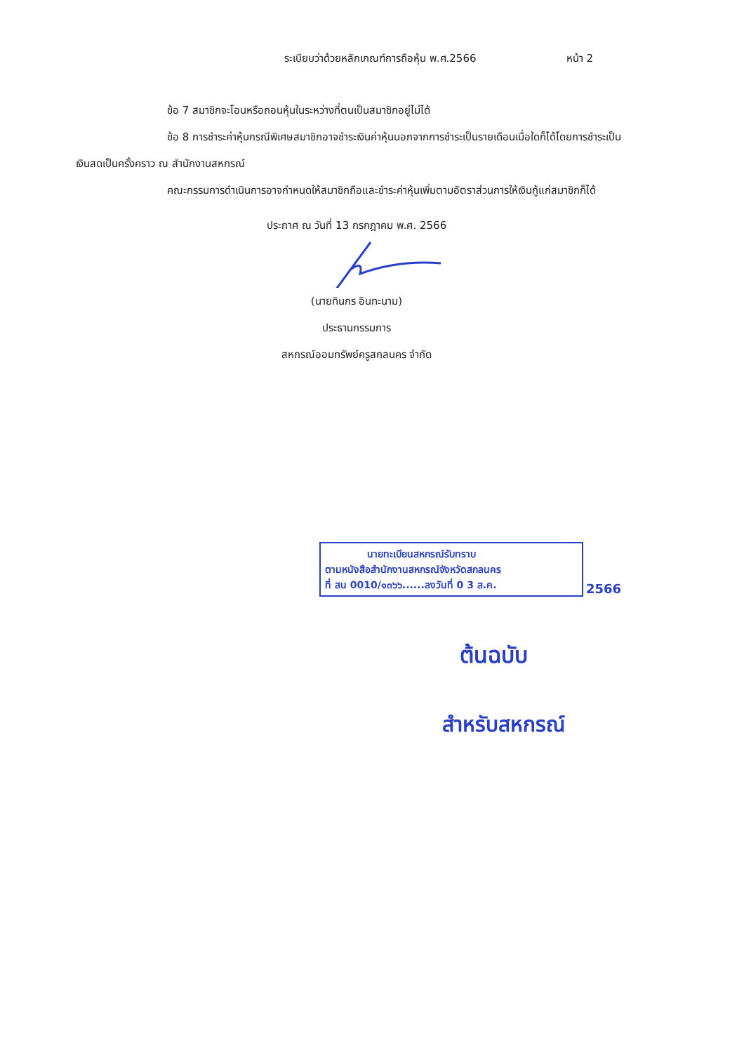ระเบียบว่าด้วยหลักเกณฑ์การถือหุ้น พ.ศ.2566 หน้า 2
ข้อ 7 สมาชิกจะโอนหรือถอนหุ้นในระหว่างที่ตนเป็นสมาชิกอยู่ไม่ได้
ข้อ 8 การชำระค่าหุ้นกรณีพิเศษสมาชิกอาจชำระเงินค่าหุ้นนอกจากการชำระเป็นรายเดือนเมื่อใดก็ได้โดยการชำระเป็นเงินสดเป็นครั้งคราว ณ สำนักงานสหกรณ์
คณะกรรมการดำเนินการอาจกำหนดให้สมาชิกถือและชำระค่าหุ้นเพิ่มตามอัตราส่วนการให้เงินกู้แก่สมาชิกก็ได้
ประกาศ ณ วันที่ 13 กรกฎาคม พ.ศ. 2566
(นายทินกร อินทะนาม)
ประธานกรรมการ
สหกรณ์ออมทรัพย์ครูสกลนคร จำกัด
นายทะเบียนสหกรณ์รับทราบ
ตามหนังสือสำนักงานสหกรณ์จังหวัดสกลนคร
ที่ สน 0010/๑๓๖๖......ลงวันที่ 0 3 ส.ค.
2566
ต้นฉบับ
สำหรับสหกรณ์